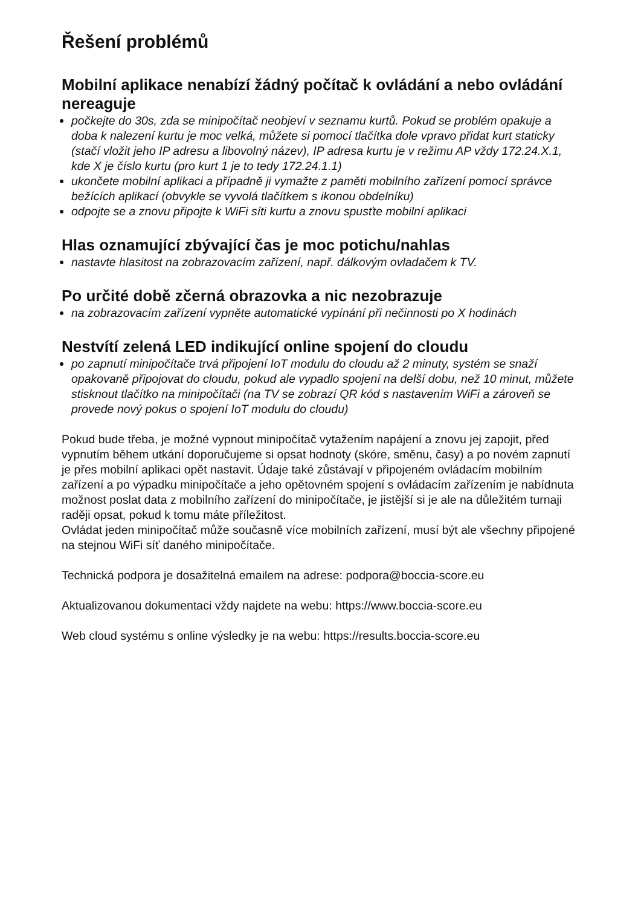Řešení problémů
Mobilní aplikace nenabízí žádný počítač k ovládání a nebo ovládání nereaguje
počkejte do 30s, zda se minipočítač neobjeví v seznamu kurtů. Pokud se problém opakuje a doba k nalezení kurtu je moc velká, můžete si pomocí tlačítka dole vpravo přidat kurt staticky (stačí vložit jeho IP adresu a libovolný název), IP adresa kurtu je v režimu AP vždy 172.24.X.1, kde X je číslo kurtu (pro kurt 1 je to tedy 172.24.1.1)
ukončete mobilní aplikaci a případně ji vymažte z paměti mobilního zařízení pomocí správce bežících aplikací (obvykle se vyvolá tlačítkem s ikonou obdelníku)
odpojte se a znovu připojte k WiFi síti kurtu a znovu spusťte mobilní aplikaci
Hlas oznamující zbývající čas je moc potichu/nahlas
nastavte hlasitost na zobrazovacím zařízení, např. dálkovým ovladačem k TV.
Po určité době zčerná obrazovka a nic nezobrazuje
na zobrazovacím zařízení vypněte automatické vypínání při nečinnosti po X hodinách
Nestvítí zelená LED indikující online spojení do cloudu
po zapnutí minipočítače trvá připojení IoT modulu do cloudu až 2 minuty, systém se snaží opakovaně připojovat do cloudu, pokud ale vypadlo spojení na delší dobu, než 10 minut, můžete stisknout tlačítko na minipočítači (na TV se zobrazí QR kód s nastavením WiFi a zároveň se provede nový pokus o spojení IoT modulu do cloudu)
Pokud bude třeba, je možné vypnout minipočítač vytažením napájení a znovu jej zapojit, před vypnutím během utkání doporučujeme si opsat hodnoty (skóre, směnu, časy) a po novém zapnutí je přes mobilní aplikaci opět nastavit. Údaje také zůstávají v připojeném ovládacím mobilním zařízení a po výpadku minipočítače a jeho opětovném spojení s ovládacím zařízením je nabídnuta možnost poslat data z mobilního zařízení do minipočítače, je jistější si je ale na důležitém turnaji raději opsat, pokud k tomu máte příležitost.
Ovládat jeden minipočítač může současně více mobilních zařízení, musí být ale všechny připojené na stejnou WiFi síť daného minipočítače.
Technická podpora je dosažitelná emailem na adrese: podpora@boccia-score.eu
Aktualizovanou dokumentaci vždy najdete na webu: https://www.boccia-score.eu
Web cloud systému s online výsledky je na webu: https://results.boccia-score.eu